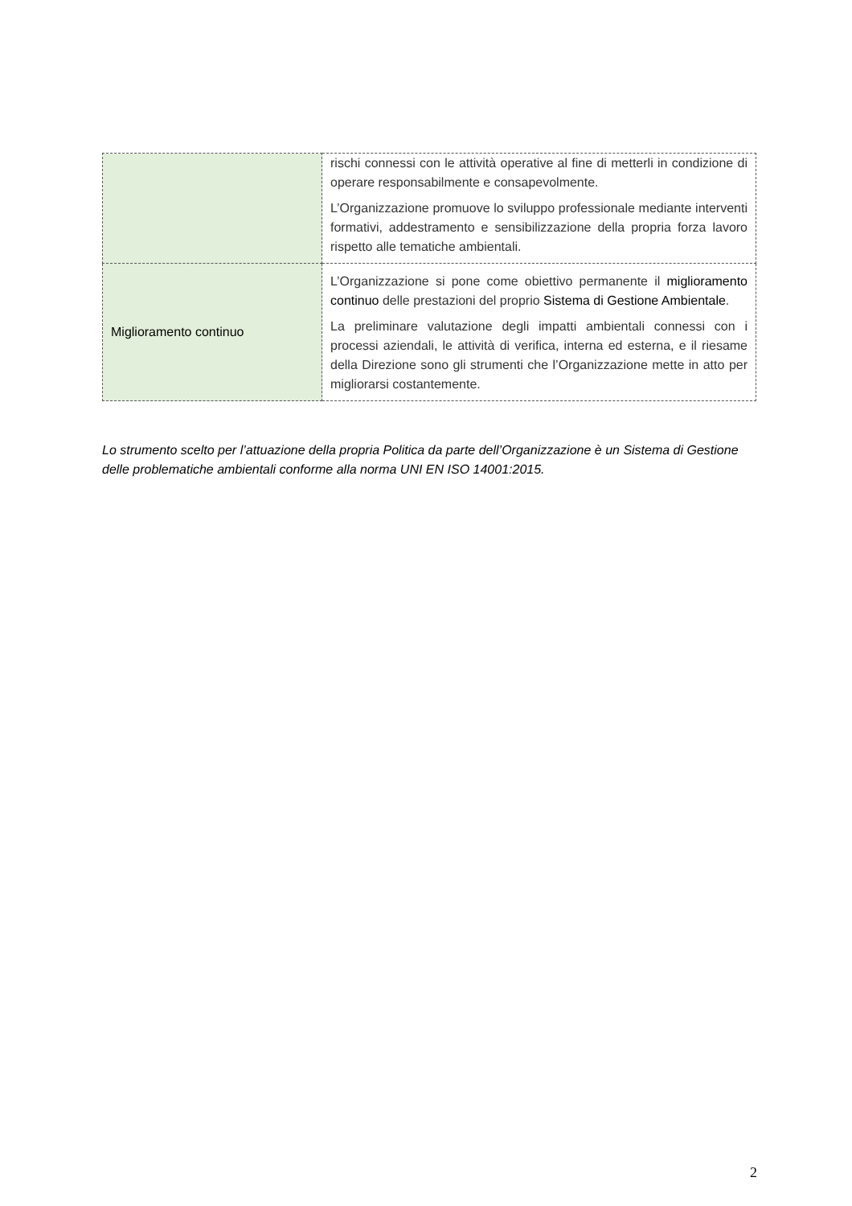| | rischi connessi con le attività operative al fine di metterli in condizione di operare responsabilmente e consapevolmente. L’Organizzazione promuove lo sviluppo professionale mediante interventi formativi, addestramento e sensibilizzazione della propria forza lavoro rispetto alle tematiche ambientali. |
| Miglioramento continuo | L’Organizzazione si pone come obiettivo permanente il miglioramento continuo delle prestazioni del proprio Sistema di Gestione Ambientale . La preliminare valutazione degli impatti ambientali connessi con i processi aziendali, le attività di verifica, interna ed esterna, e il riesame della Direzione sono gli strumenti che l’Organizzazione mette in atto per migliorarsi costantemente. |
Lo strumento scelto per l’attuazione della propria Politica da parte dell’Organizzazione è un Sistema di Gestione delle problematiche ambientali conforme alla norma UNI EN ISO 14001:2015.
2